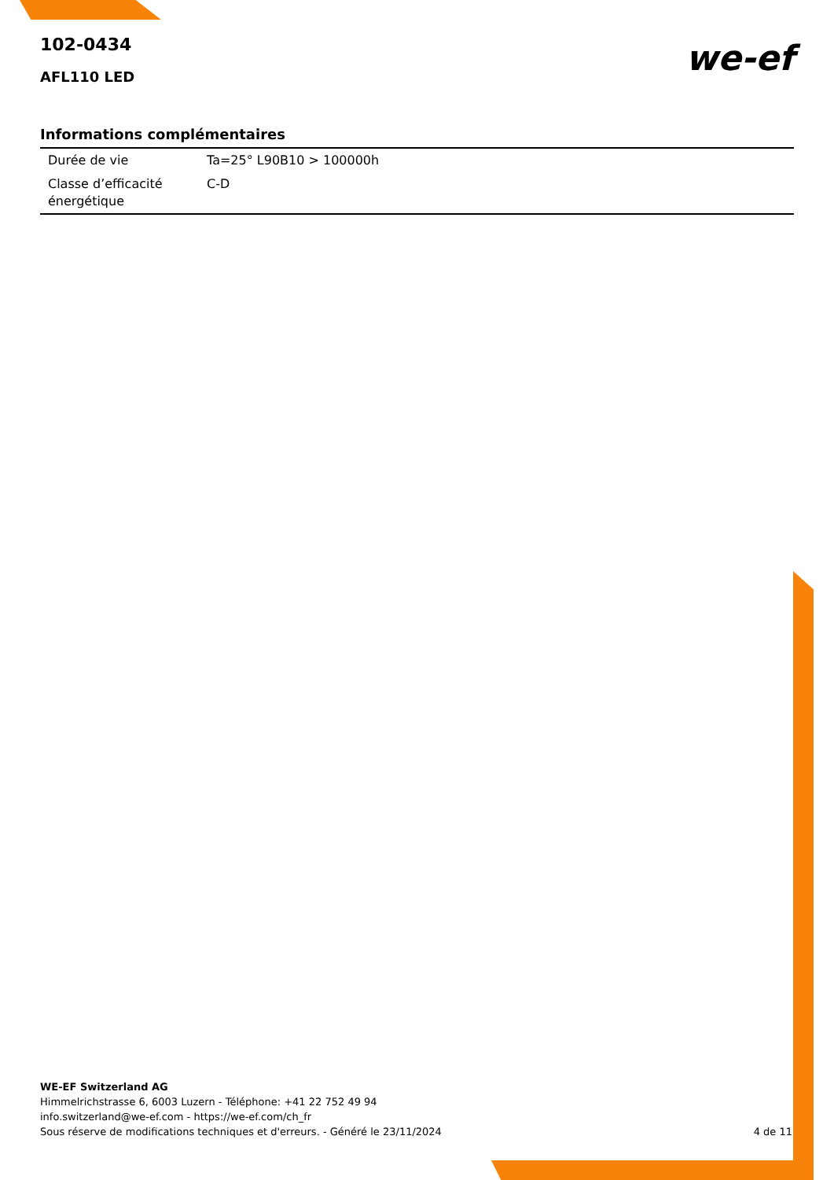102-0434
AFL110 LED
we-ef
Informations complémentaires
| Durée de vie | Ta=25° L90B10 > 100000h |
| Classe d’efficacité énergétique | C-D |
WE-EF Switzerland AG
Himmelrichstrasse 6, 6003 Luzern - Téléphone: +41 22 752 49 94
info.switzerland@we-ef.com - https://we-ef.com/ch_fr
4 de 11 Sous réserve de modifications techniques et d'erreurs. - Généré le 23/11/2024